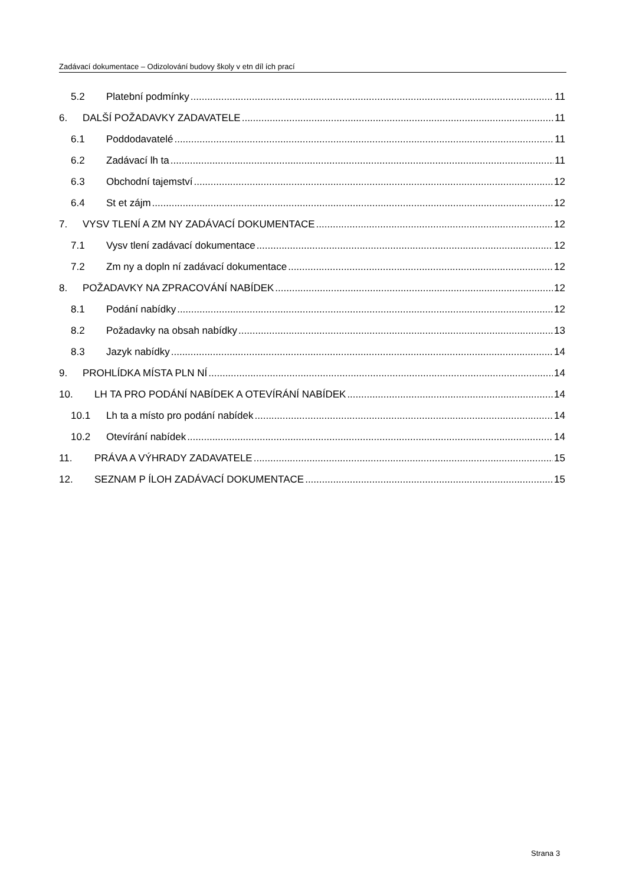Zadávací dokumentace – Odizolování budovy školy v etn díl ích prací
5.2 Platební podmínky 11
6. DALŠÍ POŽADAVKY ZADAVATELE 11
6.1 Poddodavatelé 11
6.2 Zadávací lh ta 11
6.3 Obchodní tajemství 12
6.4 St et zájm 12
7. VYSV TLENÍ A ZM NY ZADÁVACÍ DOKUMENTACE 12
7.1 Vysv tlení zadávací dokumentace 12
7.2 Zm ny a dopln ní zadávací dokumentace 12
8. POŽADAVKY NA ZPRACOVÁNÍ NABÍDEK 12
8.1 Podání nabídky 12
8.2 Požadavky na obsah nabídky 13
8.3 Jazyk nabídky 14
9. PROHLÍDKA MÍSTA PLN NÍ 14
10. LH TA PRO PODÁNÍ NABÍDEK A OTEVÍRÁNÍ NABÍDEK 14
10.1 Lh ta a místo pro podání nabídek 14
10.2 Otevírání nabídek 14
11. PRÁVA A VÝHRADY ZADAVATELE 15
12. SEZNAM P ÍLOH ZADÁVACÍ DOKUMENTACE 15
Strana 3